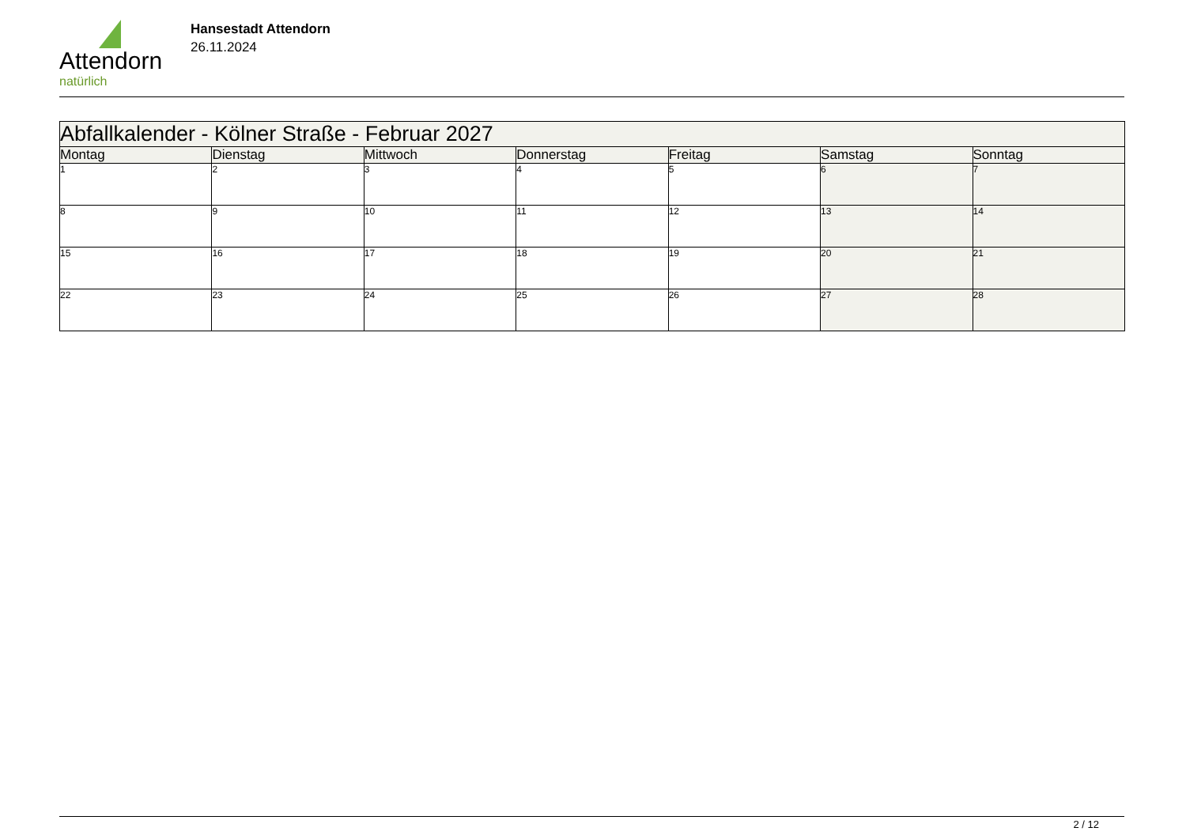Attendorn
natürlich
Hansestadt Attendorn
26.11.2024
| Abfallkalender - Kölner Straße - Februar 2027 | | | | | | |
| --- | --- | --- | --- | --- | --- | --- |
| Montag | Dienstag | Mittwoch | Donnerstag | Freitag | Samstag | Sonntag |
| 1 | 2 | 3 | 4 | 5 | 6 | 7 |
| 8 | 9 | 10 | 11 | 12 | 13 | 14 |
| 15 | 16 | 17 | 18 | 19 | 20 | 21 |
| 22 | 23 | 24 | 25 | 26 | 27 | 28 |
2 / 12